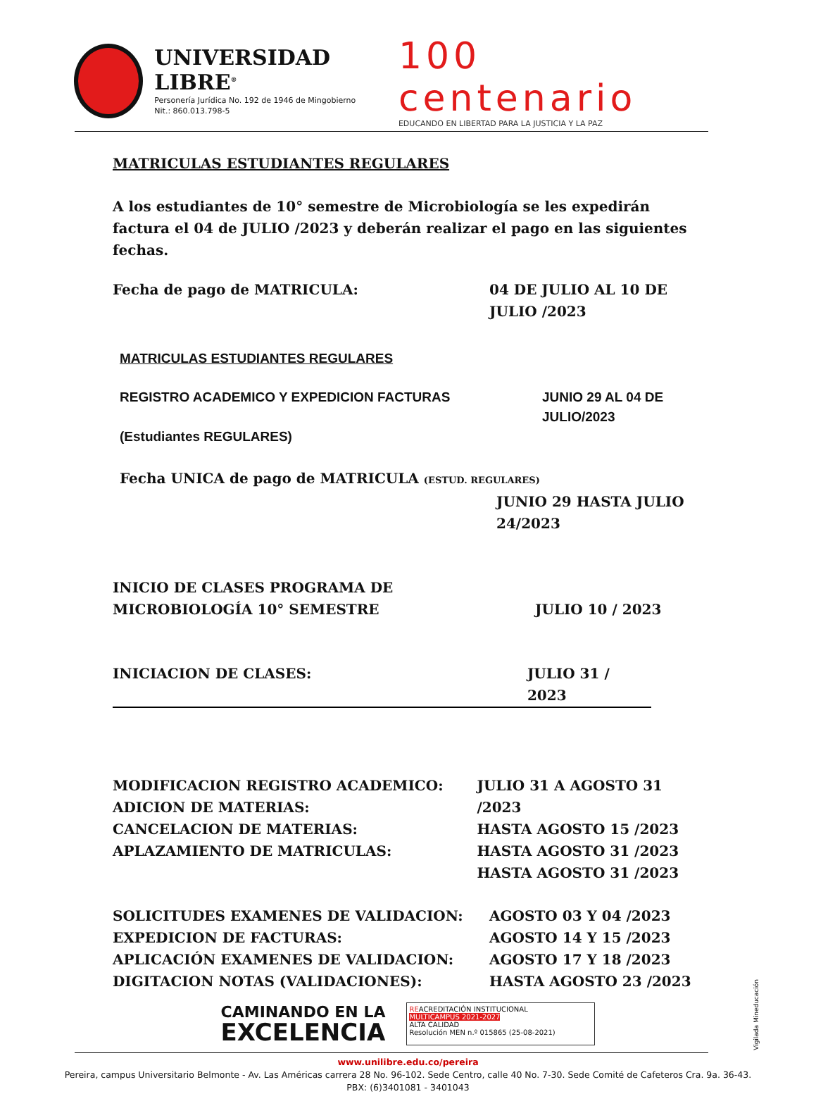UNIVERSIDAD LIBRE<sup>®</sup>
Personería Jurídica No. 192 de 1946 de Mingobierno
Nit.: 860.013.798-5
100 centenario
EDUCANDO EN LIBERTAD PARA LA JUSTICIA Y LA PAZ
MATRICULAS ESTUDIANTES REGULARES
A los estudiantes de 10° semestre de Microbiología se les expedirán factura el 04 de JULIO /2023 y deberán realizar el pago en las siguientes fechas.
Fecha de pago de MATRICULA: 04 DE JULIO AL 10 DE
JULIO /2023
MATRICULAS ESTUDIANTES REGULARES
REGISTRO ACADEMICO Y EXPEDICION FACTURAS
(Estudiantes REGULARES)
JUNIO 29 AL 04 DE
JULIO/2023
Fecha UNICA de pago de MATRICULA (ESTUD. REGULARES)
JUNIO 29 HASTA JULIO
24/2023
INICIO DE CLASES PROGRAMA DE
MICROBIOLOGÍA 10° SEMESTRE
JULIO 10 / 2023
INICIACION DE CLASES: JULIO 31 / 2023
MODIFICACION REGISTRO ACADEMICO:
ADICION DE MATERIAS:
CANCELACION DE MATERIAS:
APLAZAMIENTO DE MATRICULAS:
JULIO 31 A AGOSTO 31 /2023
HASTA AGOSTO 15 /2023
HASTA AGOSTO 31 /2023
HASTA AGOSTO 31 /2023
SOLICITUDES EXAMENES DE VALIDACION:
EXPEDICION DE FACTURAS:
APLICACIÓN EXAMENES DE VALIDACION:
DIGITACION NOTAS (VALIDACIONES):
AGOSTO 03 Y 04 /2023
AGOSTO 14 Y 15 /2023
AGOSTO 17 Y 18 /2023
HASTA AGOSTO 23 /2023
CAMINANDO EN LA
EXCELENCIA
REACREDITACIÓN INSTITUCIONAL
MULTICAMPUS 2021-2027
ALTA CALIDAD
Resolución MEN n.º 015865 (25-08-2021)
www.unilibre.edu.co/pereira
Pereira, campus Universitario Belmonte - Av. Las Américas carrera 28 No. 96-102. Sede Centro, calle 40 No. 7-30. Sede Comité de Cafeteros Cra. 9a. 36-43.
PBX: (6)3401081 - 3401043
Vigilada Mineducación